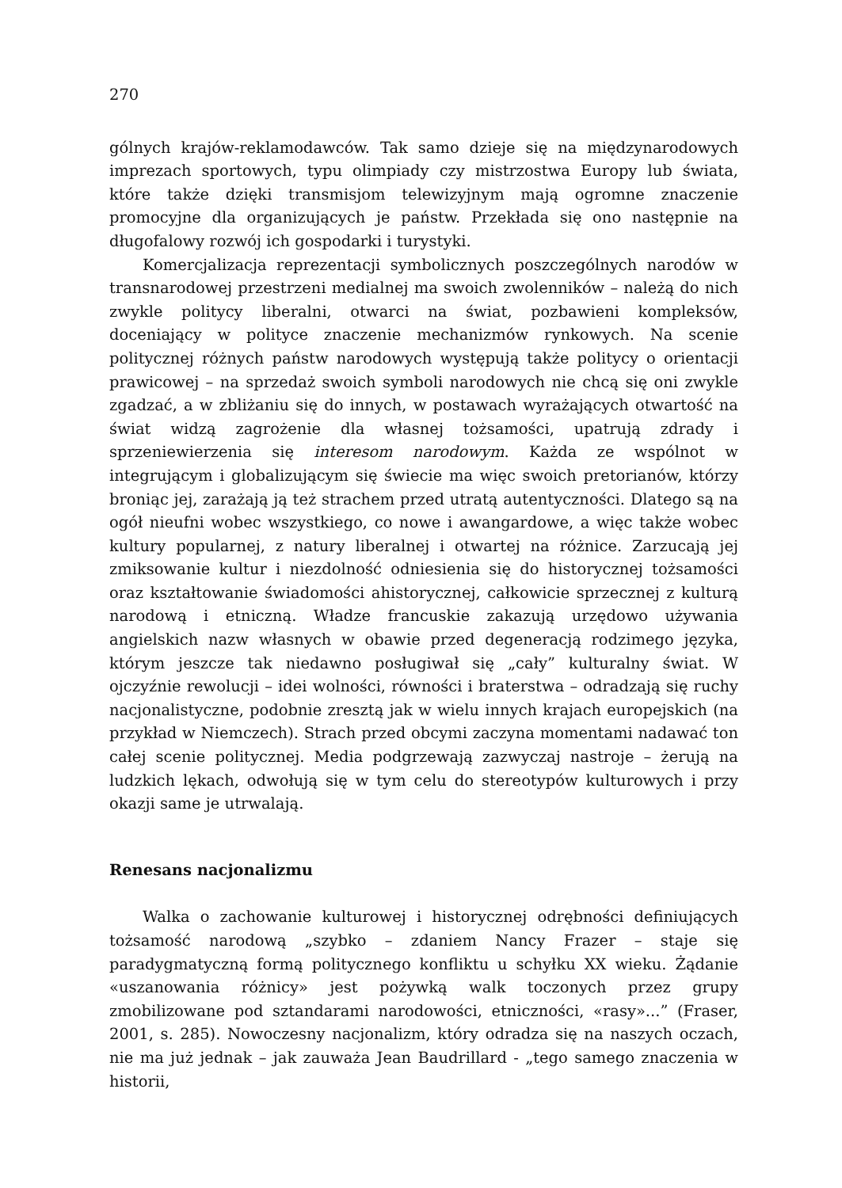270
gólnych krajów-reklamodawców. Tak samo dzieje się na międzynarodowych imprezach sportowych, typu olimpiady czy mistrzostwa Europy lub świata, które także dzięki transmisjom telewizyjnym mają ogromne znaczenie promocyjne dla organizujących je państw. Przekłada się ono następnie na długofalowy rozwój ich gospodarki i turystyki.
Komercjalizacja reprezentacji symbolicznych poszczególnych narodów w transnarodowej przestrzeni medialnej ma swoich zwolenników – należą do nich zwykle politycy liberalni, otwarci na świat, pozbawieni kompleksów, doceniający w polityce znaczenie mechanizmów rynkowych. Na scenie politycznej różnych państw narodowych występują także politycy o orientacji prawicowej – na sprzedaż swoich symboli narodowych nie chcą się oni zwykle zgadzać, a w zbliżaniu się do innych, w postawach wyrażających otwartość na świat widzą zagrożenie dla własnej tożsamości, upatrują zdrady i sprzeniewierzenia się interesom narodowym. Każda ze wspólnot w integrującym i globalizującym się świecie ma więc swoich pretorianów, którzy broniąc jej, zarażają ją też strachem przed utratą autentyczności. Dlatego są na ogół nieufni wobec wszystkiego, co nowe i awangardowe, a więc także wobec kultury popularnej, z natury liberalnej i otwartej na różnice. Zarzucają jej zmiksowanie kultur i niezdolność odniesienia się do historycznej tożsamości oraz kształtowanie świadomości ahistorycznej, całkowicie sprzecznej z kulturą narodową i etniczną. Władze francuskie zakazują urzędowo używania angielskich nazw własnych w obawie przed degeneracją rodzimego języka, którym jeszcze tak niedawno posługiwał się „cały” kulturalny świat. W ojczyźnie rewolucji – idei wolności, równości i braterstwa – odradzają się ruchy nacjonalistyczne, podobnie zresztą jak w wielu innych krajach europejskich (na przykład w Niemczech). Strach przed obcymi zaczyna momentami nadawać ton całej scenie politycznej. Media podgrzewają zazwyczaj nastroje – żerują na ludzkich lękach, odwołują się w tym celu do stereotypów kulturowych i przy okazji same je utrwalają.
Renesans nacjonalizmu
Walka o zachowanie kulturowej i historycznej odrębności definiujących tożsamość narodową „szybko – zdaniem Nancy Frazer – staje się paradygmatyczną formą politycznego konfliktu u schyłku XX wieku. Żądanie «uszanowania różnicy» jest pożywką walk toczonych przez grupy zmobilizowane pod sztandarami narodowości, etniczności, «rasy»...” (Fraser, 2001, s. 285). Nowoczesny nacjonalizm, który odradza się na naszych oczach, nie ma już jednak – jak zauważa Jean Baudrillard - „tego samego znaczenia w historii,